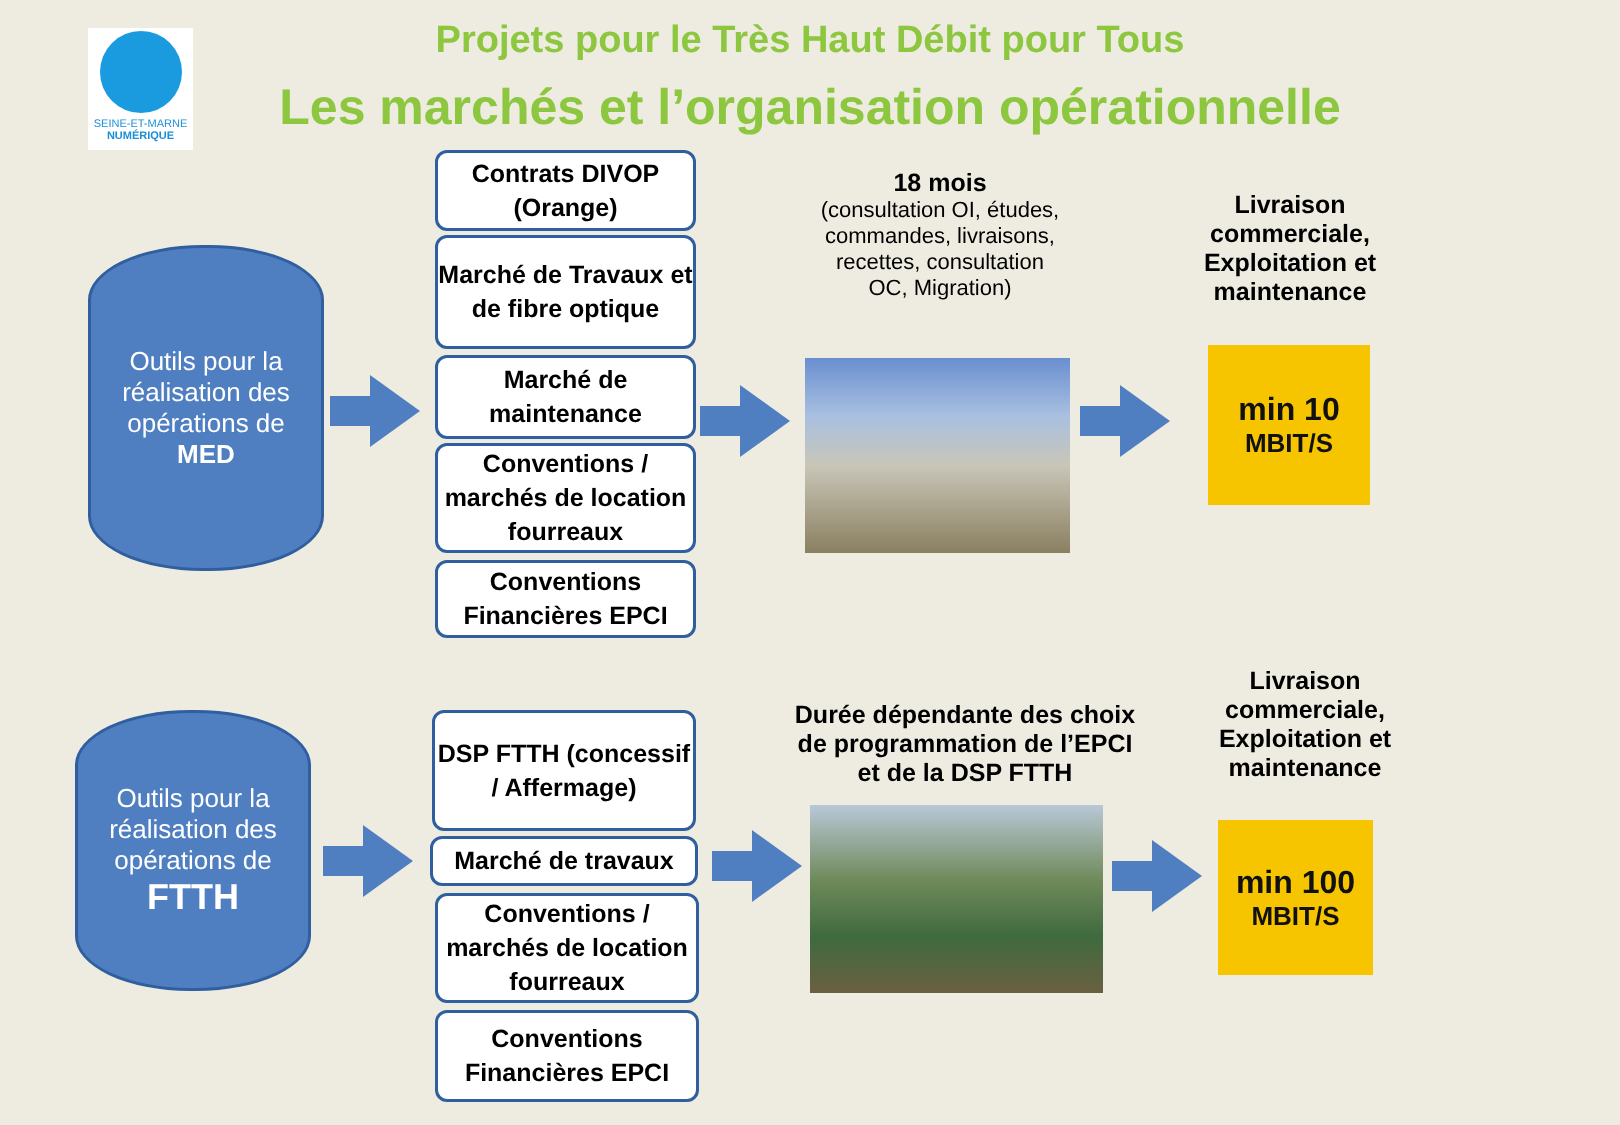SEINE-ET-MARNE
NUMÉRIQUE
Projets pour le Très Haut Débit pour Tous
Les marchés et l’organisation opérationnelle
Outils pour la réalisation des opérations de
MED
Contrats DIVOP (Orange)
Marché de Travaux et de fibre optique
Marché de maintenance
Conventions / marchés de location fourreaux
Conventions Financières EPCI
18 mois
(consultation OI, études, commandes, livraisons, recettes, consultation OC, Migration)
Livraison commerciale, Exploitation et maintenance
min 10
MBIT/S
Outils pour la réalisation des opérations de
FTTH
DSP FTTH (concessif / Affermage)
Marché de travaux
Conventions / marchés de location fourreaux
Conventions Financières EPCI
Durée dépendante des choix de programmation de l’EPCI et de la DSP FTTH
Livraison commerciale, Exploitation et maintenance
min 100
MBIT/S